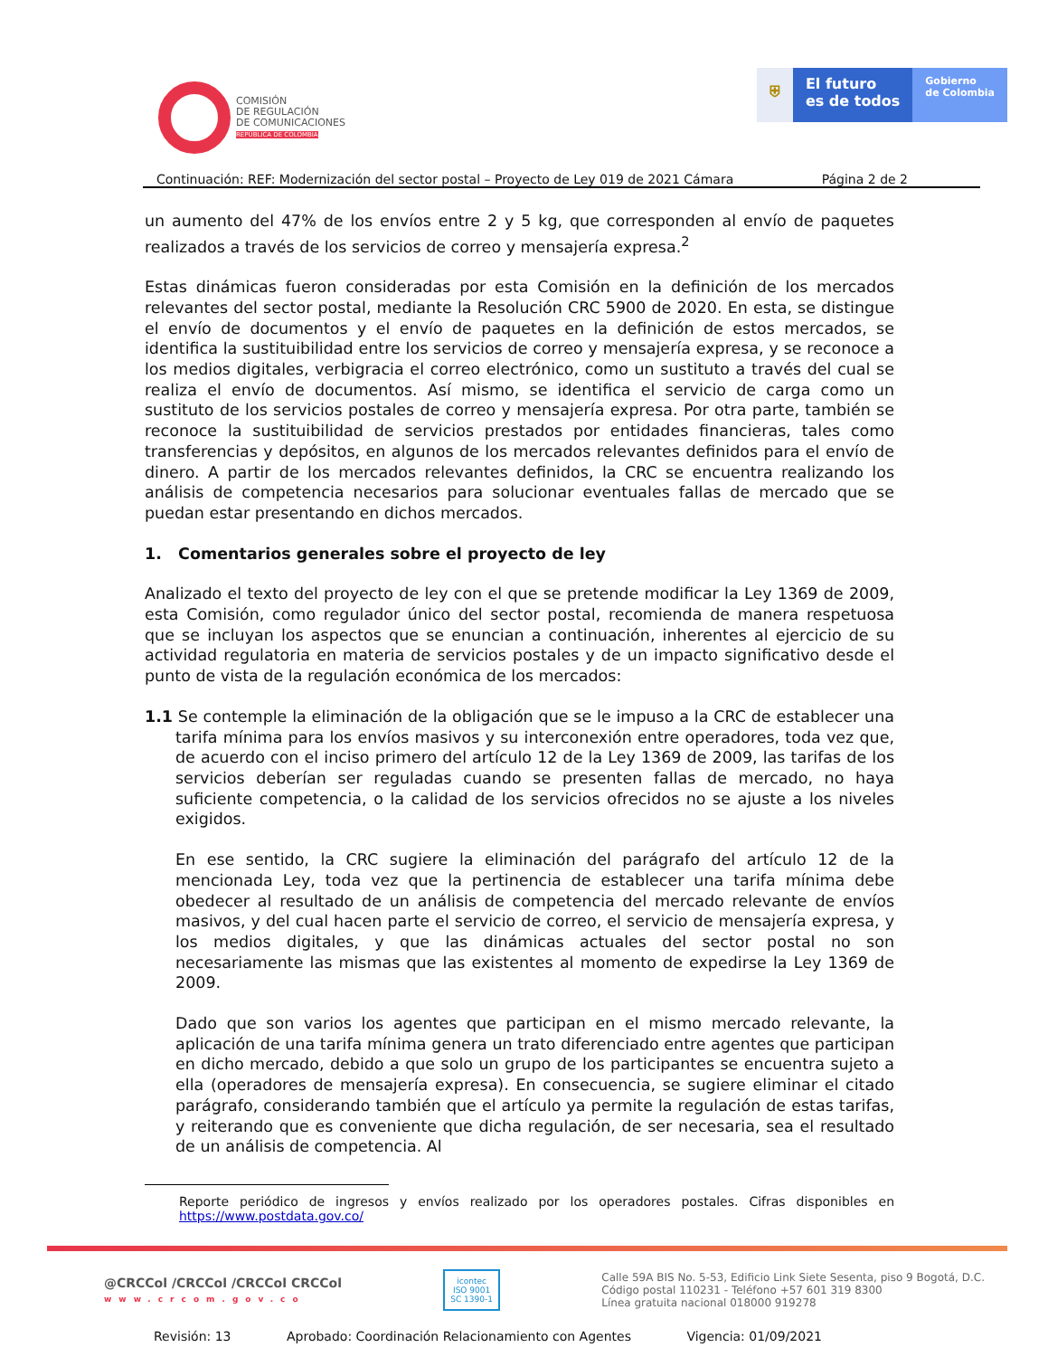COMISIÓN
DE REGULACIÓN
DE COMUNICACIONES
REPÚBLICA DE COLOMBIA
⛨ El futuro
es de todos
Gobierno
de Colombia
Continuación: REF: Modernización del sector postal – Proyecto de Ley 019 de 2021 Cámara Página 2 de 2
un aumento del 47% de los envíos entre 2 y 5 kg, que corresponden al envío de paquetes realizados a través de los servicios de correo y mensajería expresa.<sup>2</sup>
Estas dinámicas fueron consideradas por esta Comisión en la definición de los mercados relevantes del sector postal, mediante la Resolución CRC 5900 de 2020. En esta, se distingue el envío de documentos y el envío de paquetes en la definición de estos mercados, se identifica la sustituibilidad entre los servicios de correo y mensajería expresa, y se reconoce a los medios digitales, verbigracia el correo electrónico, como un sustituto a través del cual se realiza el envío de documentos. Así mismo, se identifica el servicio de carga como un sustituto de los servicios postales de correo y mensajería expresa. Por otra parte, también se reconoce la sustituibilidad de servicios prestados por entidades financieras, tales como transferencias y depósitos, en algunos de los mercados relevantes definidos para el envío de dinero. A partir de los mercados relevantes definidos, la CRC se encuentra realizando los análisis de competencia necesarios para solucionar eventuales fallas de mercado que se puedan estar presentando en dichos mercados.
1. Comentarios generales sobre el proyecto de ley
Analizado el texto del proyecto de ley con el que se pretende modificar la Ley 1369 de 2009, esta Comisión, como regulador único del sector postal, recomienda de manera respetuosa que se incluyan los aspectos que se enuncian a continuación, inherentes al ejercicio de su actividad regulatoria en materia de servicios postales y de un impacto significativo desde el punto de vista de la regulación económica de los mercados:
1.1 Se contemple la eliminación de la obligación que se le impuso a la CRC de establecer una tarifa mínima para los envíos masivos y su interconexión entre operadores, toda vez que, de acuerdo con el inciso primero del artículo 12 de la Ley 1369 de 2009, las tarifas de los servicios deberían ser reguladas cuando se presenten fallas de mercado, no haya suficiente competencia, o la calidad de los servicios ofrecidos no se ajuste a los niveles exigidos.
En ese sentido, la CRC sugiere la eliminación del parágrafo del artículo 12 de la mencionada Ley, toda vez que la pertinencia de establecer una tarifa mínima debe obedecer al resultado de un análisis de competencia del mercado relevante de envíos masivos, y del cual hacen parte el servicio de correo, el servicio de mensajería expresa, y los medios digitales, y que las dinámicas actuales del sector postal no son necesariamente las mismas que las existentes al momento de expedirse la Ley 1369 de 2009.
Dado que son varios los agentes que participan en el mismo mercado relevante, la aplicación de una tarifa mínima genera un trato diferenciado entre agentes que participan en dicho mercado, debido a que solo un grupo de los participantes se encuentra sujeto a ella (operadores de mensajería expresa). En consecuencia, se sugiere eliminar el citado parágrafo, considerando también que el artículo ya permite la regulación de estas tarifas, y reiterando que es conveniente que dicha regulación, de ser necesaria, sea el resultado de un análisis de competencia. Al
Reporte periódico de ingresos y envíos realizado por los operadores postales. Cifras disponibles en https://www.postdata.gov.co/
@CRCCol /CRCCol /CRCCol CRCCol
www.crcom.gov.co
icontec
ISO 9001
SC 1390-1
Calle 59A BIS No. 5-53, Edificio Link Siete Sesenta, piso 9 Bogotá, D.C.
Código postal 110231 - Teléfono +57 601 319 8300
Línea gratuita nacional 018000 919278
Revisión: 13 Aprobado: Coordinación Relacionamiento con Agentes Vigencia: 01/09/2021